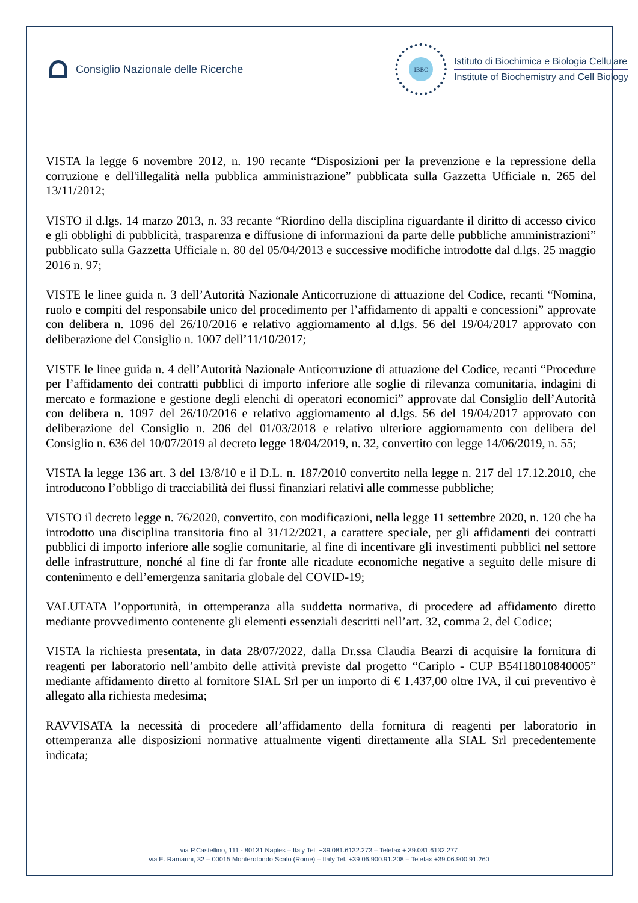Consiglio Nazionale delle Ricerche
IBBC
Istituto di Biochimica e Biologia Cellulare
Institute of Biochemistry and Cell Biology
VISTA la legge 6 novembre 2012, n. 190 recante “Disposizioni per la prevenzione e la repressione della corruzione e dell'illegalità nella pubblica amministrazione” pubblicata sulla Gazzetta Ufficiale n. 265 del 13/11/2012;
VISTO il d.lgs. 14 marzo 2013, n. 33 recante “Riordino della disciplina riguardante il diritto di accesso civico e gli obblighi di pubblicità, trasparenza e diffusione di informazioni da parte delle pubbliche amministrazioni” pubblicato sulla Gazzetta Ufficiale n. 80 del 05/04/2013 e successive modifiche introdotte dal d.lgs. 25 maggio 2016 n. 97;
VISTE le linee guida n. 3 dell’Autorità Nazionale Anticorruzione di attuazione del Codice, recanti “Nomina, ruolo e compiti del responsabile unico del procedimento per l’affidamento di appalti e concessioni” approvate con delibera n. 1096 del 26/10/2016 e relativo aggiornamento al d.lgs. 56 del 19/04/2017 approvato con deliberazione del Consiglio n. 1007 dell’11/10/2017;
VISTE le linee guida n. 4 dell’Autorità Nazionale Anticorruzione di attuazione del Codice, recanti “Procedure per l’affidamento dei contratti pubblici di importo inferiore alle soglie di rilevanza comunitaria, indagini di mercato e formazione e gestione degli elenchi di operatori economici” approvate dal Consiglio dell’Autorità con delibera n. 1097 del 26/10/2016 e relativo aggiornamento al d.lgs. 56 del 19/04/2017 approvato con deliberazione del Consiglio n. 206 del 01/03/2018 e relativo ulteriore aggiornamento con delibera del Consiglio n. 636 del 10/07/2019 al decreto legge 18/04/2019, n. 32, convertito con legge 14/06/2019, n. 55;
VISTA la legge 136 art. 3 del 13/8/10 e il D.L. n. 187/2010 convertito nella legge n. 217 del 17.12.2010, che introducono l’obbligo di tracciabilità dei flussi finanziari relativi alle commesse pubbliche;
VISTO il decreto legge n. 76/2020, convertito, con modificazioni, nella legge 11 settembre 2020, n. 120 che ha introdotto una disciplina transitoria fino al 31/12/2021, a carattere speciale, per gli affidamenti dei contratti pubblici di importo inferiore alle soglie comunitarie, al fine di incentivare gli investimenti pubblici nel settore delle infrastrutture, nonché al fine di far fronte alle ricadute economiche negative a seguito delle misure di contenimento e dell’emergenza sanitaria globale del COVID-19;
VALUTATA l’opportunità, in ottemperanza alla suddetta normativa, di procedere ad affidamento diretto mediante provvedimento contenente gli elementi essenziali descritti nell’art. 32, comma 2, del Codice;
VISTA la richiesta presentata, in data 28/07/2022, dalla Dr.ssa Claudia Bearzi di acquisire la fornitura di reagenti per laboratorio nell’ambito delle attività previste dal progetto “Cariplo - CUP B54I18010840005” mediante affidamento diretto al fornitore SIAL Srl per un importo di € 1.437,00 oltre IVA, il cui preventivo è allegato alla richiesta medesima;
RAVVISATA la necessità di procedere all’affidamento della fornitura di reagenti per laboratorio in ottemperanza alle disposizioni normative attualmente vigenti direttamente alla SIAL Srl precedentemente indicata;
via P.Castellino, 111 - 80131 Naples – Italy Tel. +39.081.6132.273 – Telefax + 39.081.6132.277
via E. Ramarini, 32 – 00015 Monterotondo Scalo (Rome) – Italy Tel. +39 06.900.91.208 – Telefax +39.06.900.91.260